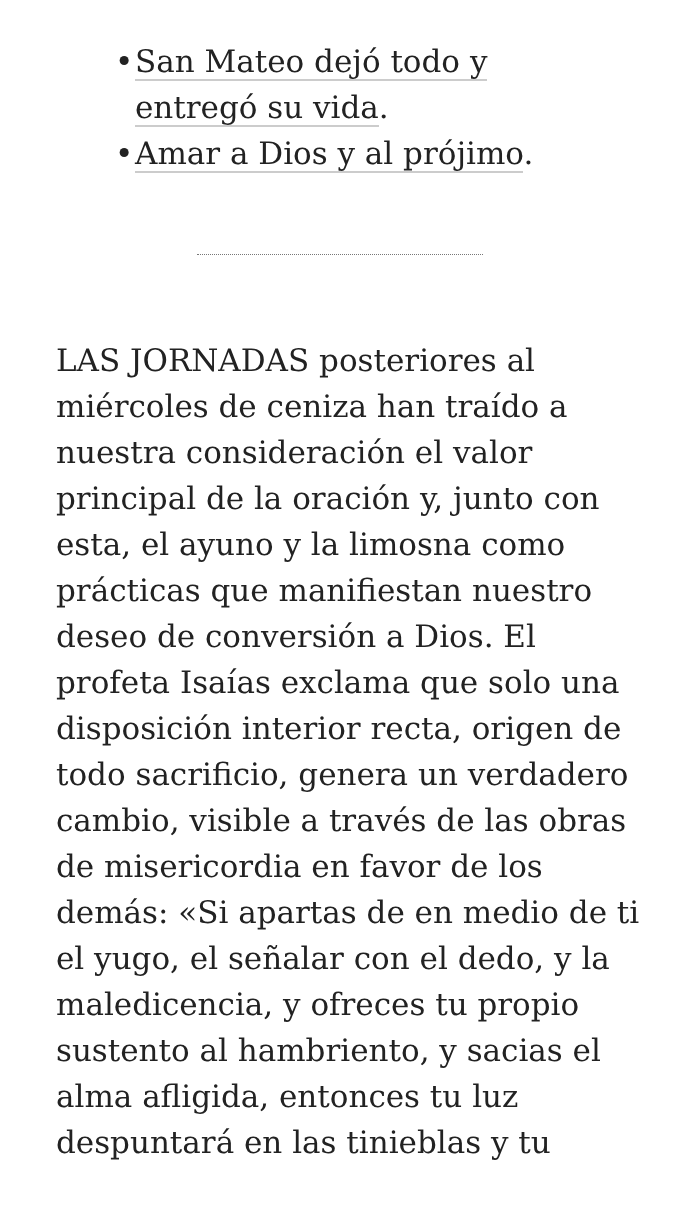• San Mateo dejó todo y entregó su vida.
• Amar a Dios y al prójimo.
LAS JORNADAS posteriores al miércoles de ceniza han traído a nuestra consideración el valor principal de la oración y, junto con esta, el ayuno y la limosna como prácticas que manifiestan nuestro deseo de conversión a Dios. El profeta Isaías exclama que solo una disposición interior recta, origen de todo sacrificio, genera un verdadero cambio, visible a través de las obras de misericordia en favor de los demás: «Si apartas de en medio de ti el yugo, el señalar con el dedo, y la maledicencia, y ofreces tu propio sustento al hambriento, y sacias el alma afligida, entonces tu luz despuntará en las tinieblas y tu